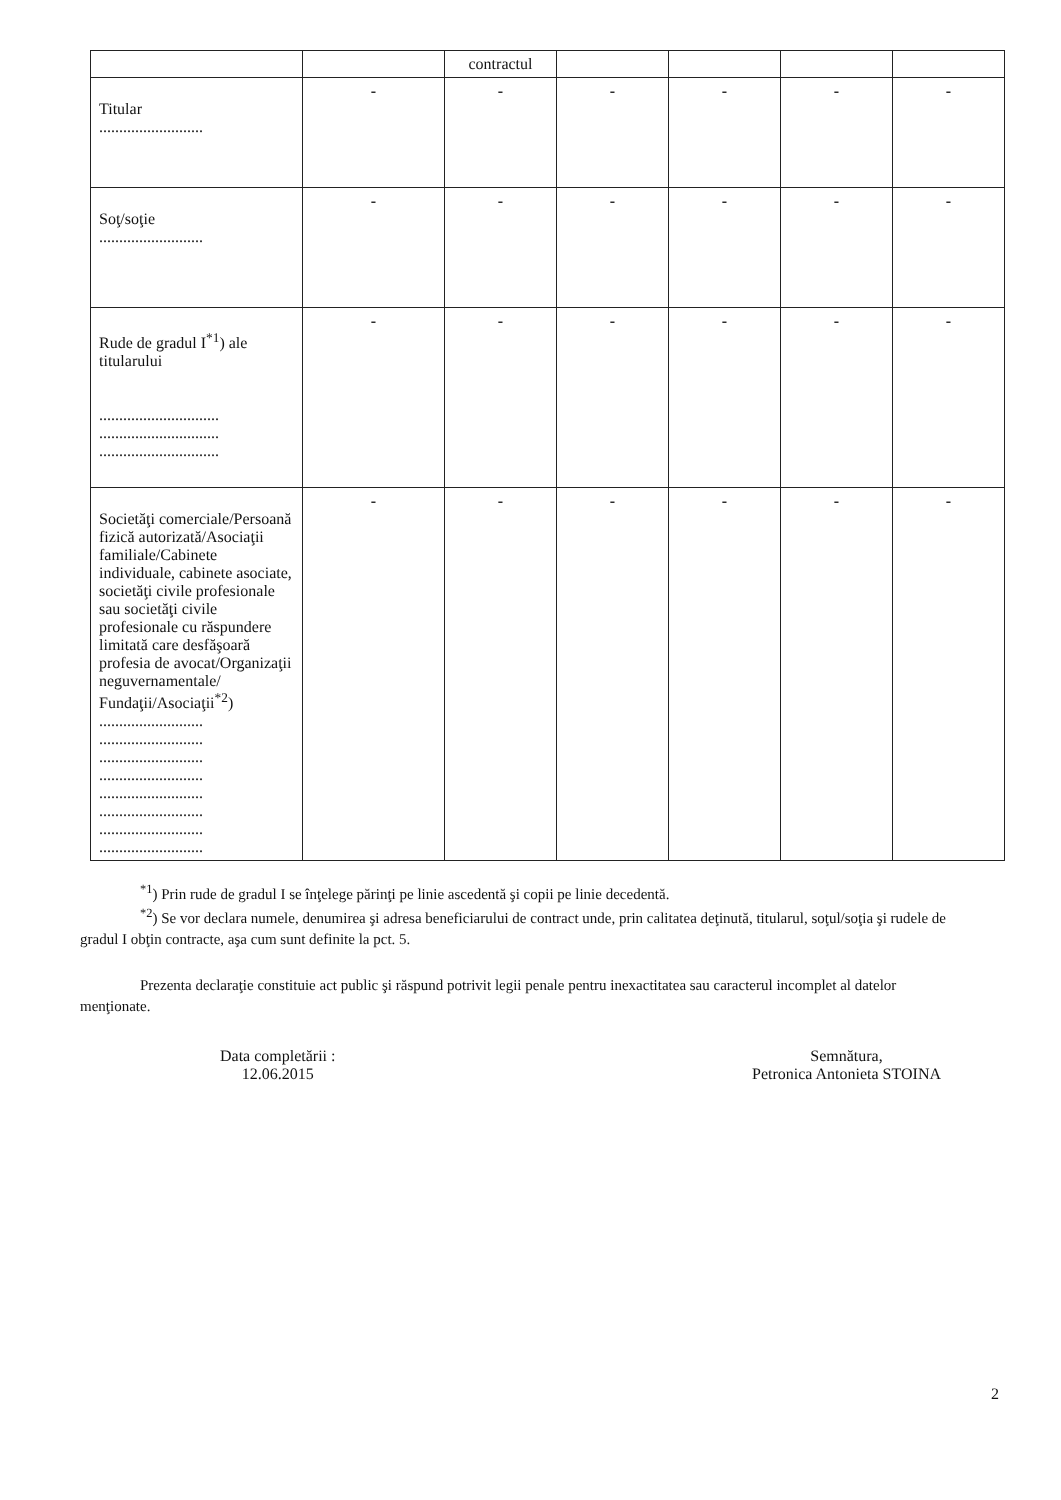| | | contractul | | | | |
| Titular .......................... | - | - | - | - | - | - |
| Soţ/soţie .......................... | - | - | - | - | - | - |
| Rude de gradul I<sup>*1</sup>) ale titularului .............................. .............................. .............................. | - | - | - | - | - | - |
| Societăţi comerciale/Persoană fizică autorizată/Asociaţii familiale/Cabinete individuale, cabinete asociate, societăţi civile profesionale sau societăţi civile profesionale cu răspundere limitată care desfăşoară profesia de avocat/Organizaţii neguvernamentale/ Fundaţii/Asociaţii<sup>*2</sup>) .......................... .......................... .......................... .......................... .......................... .......................... .......................... .......................... | - | - | - | - | - | - |
<sup>*1</sup>) Prin rude de gradul I se înţelege părinţi pe linie ascedentă şi copii pe linie decedentă.
<sup>*2</sup>) Se vor declara numele, denumirea şi adresa beneficiarului de contract unde, prin calitatea deţinută, titularul, soţul/soţia şi rudele de gradul I obţin contracte, aşa cum sunt definite la pct. 5.
Prezenta declaraţie constituie act public şi răspund potrivit legii penale pentru inexactitatea sau caracterul incomplet al datelor menţionate.
Data completării :
12.06.2015
Semnătura,
Petronica Antonieta STOINA
2